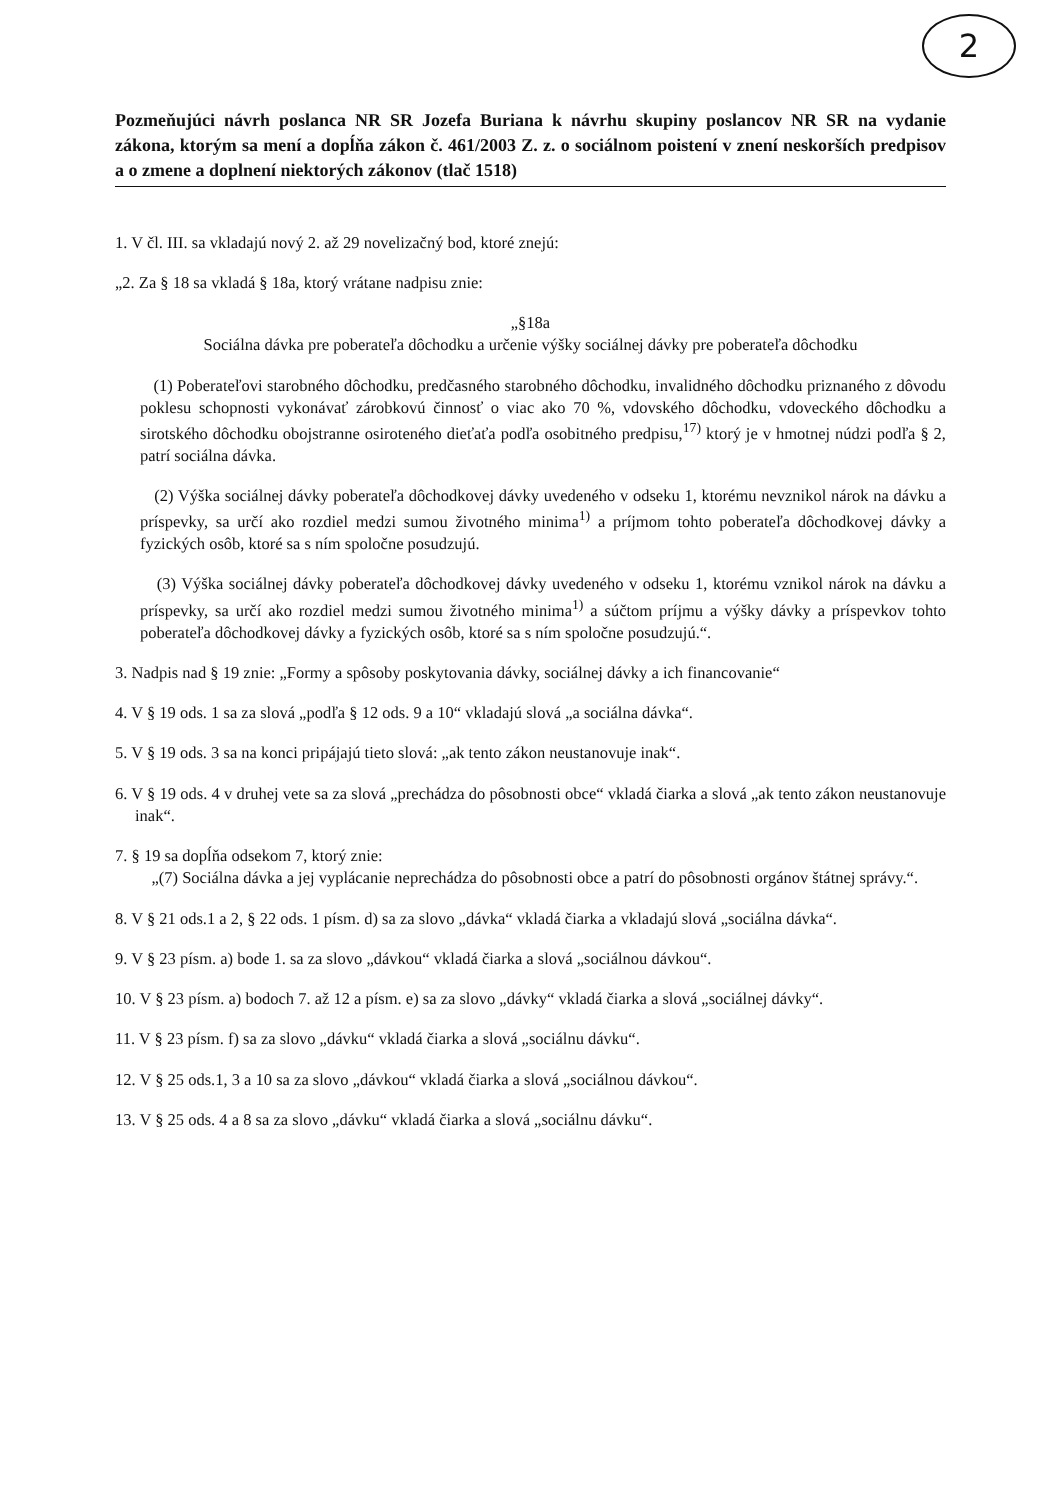2
Pozmeňujúci návrh poslanca NR SR Jozefa Buriana k návrhu skupiny poslancov NR SR na vydanie zákona, ktorým sa mení a dopĺňa zákon č. 461/2003 Z. z. o sociálnom poistení v znení neskorších predpisov a o zmene a doplnení niektorých zákonov (tlač 1518)
1. V čl. III. sa vkladajú nový 2. až 29 novelizačný bod, ktoré znejú:
„2. Za § 18 sa vkladá § 18a, ktorý vrátane nadpisu znie:
„§18a
Sociálna dávka pre poberateľa dôchodku a určenie výšky sociálnej dávky pre poberateľa dôchodku
(1) Poberateľovi starobného dôchodku, predčasného starobného dôchodku, invalidného dôchodku priznaného z dôvodu poklesu schopnosti vykonávať zárobkovú činnosť o viac ako 70 %, vdovského dôchodku, vdoveckého dôchodku a sirotského dôchodku obojstranne osiroteného dieťaťa podľa osobitného predpisu,<sup>17)</sup> ktorý je v hmotnej núdzi podľa § 2, patrí sociálna dávka.
(2) Výška sociálnej dávky poberateľa dôchodkovej dávky uvedeného v odseku 1, ktorému nevznikol nárok na dávku a príspevky, sa určí ako rozdiel medzi sumou životného minima<sup>1)</sup> a príjmom tohto poberateľa dôchodkovej dávky a fyzických osôb, ktoré sa s ním spoločne posudzujú.
(3) Výška sociálnej dávky poberateľa dôchodkovej dávky uvedeného v odseku 1, ktorému vznikol nárok na dávku a príspevky, sa určí ako rozdiel medzi sumou životného minima<sup>1)</sup> a súčtom príjmu a výšky dávky a príspevkov tohto poberateľa dôchodkovej dávky a fyzických osôb, ktoré sa s ním spoločne posudzujú.“.
3. Nadpis nad § 19 znie: „Formy a spôsoby poskytovania dávky, sociálnej dávky a ich financovanie“
4. V § 19 ods. 1 sa za slová „podľa § 12 ods. 9 a 10“ vkladajú slová „a sociálna dávka“.
5. V § 19 ods. 3 sa na konci pripájajú tieto slová: „ak tento zákon neustanovuje inak“.
6. V § 19 ods. 4 v druhej vete sa za slová „prechádza do pôsobnosti obce“ vkladá čiarka a slová „ak tento zákon neustanovuje inak“.
7. § 19 sa dopĺňa odsekom 7, ktorý znie:
„(7) Sociálna dávka a jej vyplácanie neprechádza do pôsobnosti obce a patrí do pôsobnosti orgánov štátnej správy.“.
8. V § 21 ods.1 a 2, § 22 ods. 1 písm. d) sa za slovo „dávka“ vkladá čiarka a vkladajú slová „sociálna dávka“.
9. V § 23 písm. a) bode 1. sa za slovo „dávkou“ vkladá čiarka a slová „sociálnou dávkou“.
10. V § 23 písm. a) bodoch 7. až 12 a písm. e) sa za slovo „dávky“ vkladá čiarka a slová „sociálnej dávky“.
11. V § 23 písm. f) sa za slovo „dávku“ vkladá čiarka a slová „sociálnu dávku“.
12. V § 25 ods.1, 3 a 10 sa za slovo „dávkou“ vkladá čiarka a slová „sociálnou dávkou“.
13. V § 25 ods. 4 a 8 sa za slovo „dávku“ vkladá čiarka a slová „sociálnu dávku“.